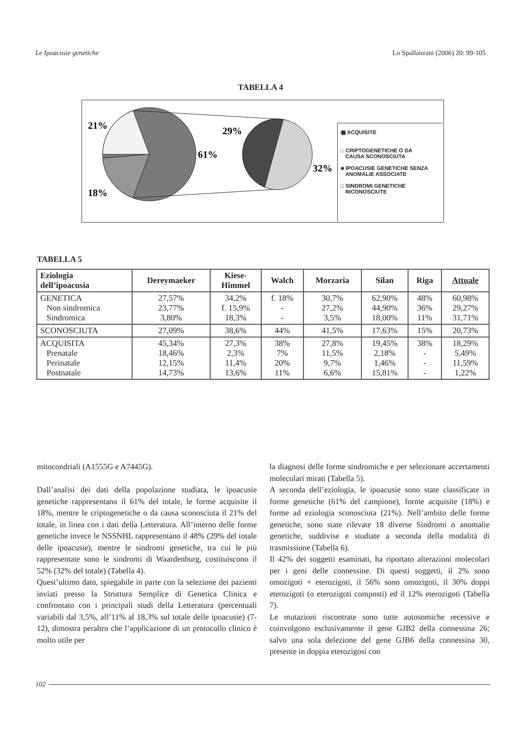Le Ipoacusie genetiche Lo Spallanzani (2006) 20: 99-105
TABELLA 4
21%
29%
61%
32%
18%
▩ ACQUISITE
□ CRIPTOGENETICHE O DA
CAUSA SCONOSCIUTA
■ IPOACUSIE GENETICHE SENZA
ANOMALIE ASSOCIATE
□ SINDROMI GENETICHE
RICONOSCIUTE
TABELLA 5
| Eziologia dell’ipoacusia | Dereymaeker | Kiese- Himmel | Walch | Morzaria | Silan | Riga | Attuale |
| --- | --- | --- | --- | --- | --- | --- | --- |
| GENETICA Non sindromica Sindromica | 27,57% 23,77% 3,80% | 34,2% f. 15,9% 18,3% | f. 18% - - | 30,7% 27,2% 3,5% | 62,90% 44,90% 18,00% | 48% 36% 11% | 60,98% 29,27% 31,71% |
| SCONOSCIUTA | 27,09% | 38,6% | 44% | 41,5% | 17,63% | 15% | 20,73% |
| ACQUISITA Prenatale Perinatale Postnatale | 45,34% 18,46% 12,15% 14,73% | 27,3% 2,3% 11,4% 13,6% | 38% 7% 20% 11% | 27,8% 11,5% 9,7% 6,6% | 19,45% 2,18% 1,46% 15,81% | 38% - - - | 18,29% 5,49% 11,59% 1,22% |
mitocondriali (A1555G e A7445G).
Dall’analisi dei dati della popolazione studiata, le ipoacusie genetiche rappresentano il 61% del totale, le forme acquisite il 18%, mentre le criptogenetiche o da causa sconosciuta il 21% del totale, in linea con i dati della Letteratura. All’interno delle forme genetiche invece le NSSNHL rappresentano il 48% (29% del totale delle ipoacusie), mentre le sindromi genetiche, tra cui le più rappresentate sono le sindromi di Waardenburg, costituiscono il 52% (32% del totale) (Tabella 4).
Quest’ultimo dato, spiegabile in parte con la selezione dei pazienti inviati presso la Struttura Semplice di Genetica Clinica e confrontato con i principali studi della Letteratura (percentuali variabili dal 3,5%, all’11% al 18,3% sul totale delle ipoacusie) (7-12), dimostra peraltro che l’applicazione di un protocollo clinico è molto utile per
la diagnosi delle forme sindromiche e per selezionare accertamenti molecolari mirati (Tabella 5).
A seconda dell’eziologia, le ipoacusie sono state classificate in forme genetiche (61% del campione), forme acquisite (18%) e forme ad eziologia sconosciuta (21%). Nell’ambito delle forme genetiche, sono state rilevate 18 diverse Sindromi o anomalie genetiche, suddivise e studiate a seconda della modalità di trasmissione (Tabella 6).
Il 42% dei soggetti esaminati, ha riportato alterazioni molecolari per i geni delle connessine. Di questi soggetti, il 2% sono omozigoti + eterozigoti, il 56% sono omozigoti, il 30% doppi eterozigoti (o eterozigoti composti) ed il 12% eterozigoti (Tabella 7).
Le mutazioni riscontrate sono tutte autosomiche recessive e coinvolgono esclusivamente il gene GJB2 della connessina 26; salvo una sola delezione del gene GJB6 della connessina 30, presente in doppia eterozigosi con
102